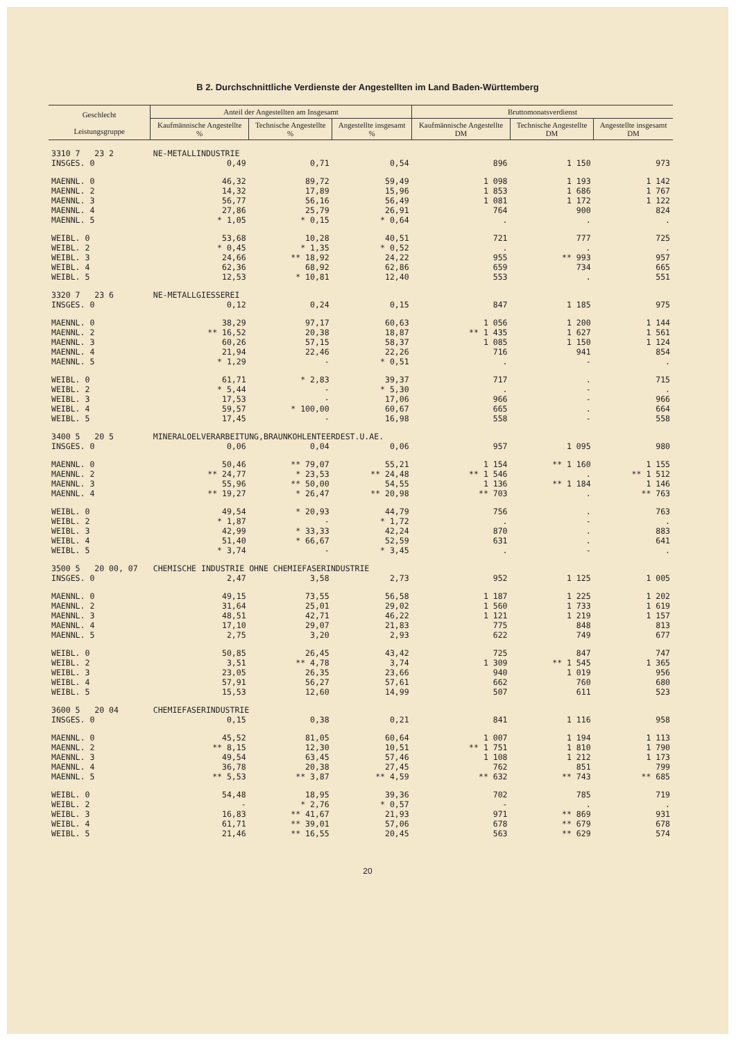B 2. Durchschnittliche Verdienste der Angestellten im Land Baden-Württemberg
| Geschlecht Leistungsgruppe | Anteil der Angestellten am Insgesamt | | | Bruttomonatsverdienst | | |
| --- | --- | --- | --- | --- | --- | --- |
| | Kaufmännische Angestellte % | Technische Angestellte % | Angestellte insgesamt % | Kaufmännische Angestellte DM | Technische Angestellte DM | Angestellte insgesamt DM |
| 3310 7 23 2 | NE-METALLINDUSTRIE | | | | | |
| INSGES. 0 | 0,49 | 0,71 | 0,54 | 896 | 1 150 | 973 |
| MAENNL. 0 | 46,32 | 89,72 | 59,49 | 1 098 | 1 193 | 1 142 |
| MAENNL. 2 | 14,32 | 17,89 | 15,96 | 1 853 | 1 686 | 1 767 |
| MAENNL. 3 | 56,77 | 56,16 | 56,49 | 1 081 | 1 172 | 1 122 |
| MAENNL. 4 | 27,86 | 25,79 | 26,91 | 764 | 900 | 824 |
| MAENNL. 5 | * 1,05 | * 0,15 | * 0,64 | . | . | . |
| WEIBL. 0 | 53,68 | 10,28 | 40,51 | 721 | 777 | 725 |
| WEIBL. 2 | * 0,45 | * 1,35 | * 0,52 | . | . | . |
| WEIBL. 3 | 24,66 | ** 18,92 | 24,22 | 955 | ** 993 | 957 |
| WEIBL. 4 | 62,36 | 68,92 | 62,86 | 659 | 734 | 665 |
| WEIBL. 5 | 12,53 | * 10,81 | 12,40 | 553 | . | 551 |
| 3320 7 23 6 | NE-METALLGIESSEREI | | | | | |
| INSGES. 0 | 0,12 | 0,24 | 0,15 | 847 | 1 185 | 975 |
| MAENNL. 0 | 38,29 | 97,17 | 60,63 | 1 056 | 1 200 | 1 144 |
| MAENNL. 2 | ** 16,52 | 20,38 | 18,87 | ** 1 435 | 1 627 | 1 561 |
| MAENNL. 3 | 60,26 | 57,15 | 58,37 | 1 085 | 1 150 | 1 124 |
| MAENNL. 4 | 21,94 | 22,46 | 22,26 | 716 | 941 | 854 |
| MAENNL. 5 | * 1,29 | - | * 0,51 | . | - | . |
| WEIBL. 0 | 61,71 | * 2,83 | 39,37 | 717 | . | 715 |
| WEIBL. 2 | * 5,44 | - | * 5,30 | . | - | . |
| WEIBL. 3 | 17,53 | - | 17,06 | 966 | - | 966 |
| WEIBL. 4 | 59,57 | * 100,00 | 60,67 | 665 | . | 664 |
| WEIBL. 5 | 17,45 | - | 16,98 | 558 | - | 558 |
| 3400 5 20 5 | MINERALOELVERARBEITUNG,BRAUNKOHLENTEERDEST.U.AE. | | | | | |
| INSGES. 0 | 0,06 | 0,04 | 0,06 | 957 | 1 095 | 980 |
| MAENNL. 0 | 50,46 | ** 79,07 | 55,21 | 1 154 | ** 1 160 | 1 155 |
| MAENNL. 2 | ** 24,77 | * 23,53 | ** 24,48 | ** 1 546 | . | ** 1 512 |
| MAENNL. 3 | 55,96 | ** 50,00 | 54,55 | 1 136 | ** 1 184 | 1 146 |
| MAENNL. 4 | ** 19,27 | * 26,47 | ** 20,98 | ** 703 | . | ** 763 |
| WEIBL. 0 | 49,54 | * 20,93 | 44,79 | 756 | . | 763 |
| WEIBL. 2 | * 1,87 | - | * 1,72 | . | - | . |
| WEIBL. 3 | 42,99 | * 33,33 | 42,24 | 870 | . | 883 |
| WEIBL. 4 | 51,40 | * 66,67 | 52,59 | 631 | . | 641 |
| WEIBL. 5 | * 3,74 | - | * 3,45 | . | - | . |
| 3500 5 20 00, 07 | CHEMISCHE INDUSTRIE OHNE CHEMIEFASERINDUSTRIE | | | | | |
| INSGES. 0 | 2,47 | 3,58 | 2,73 | 952 | 1 125 | 1 005 |
| MAENNL. 0 | 49,15 | 73,55 | 56,58 | 1 187 | 1 225 | 1 202 |
| MAENNL. 2 | 31,64 | 25,01 | 29,02 | 1 560 | 1 733 | 1 619 |
| MAENNL. 3 | 48,51 | 42,71 | 46,22 | 1 121 | 1 219 | 1 157 |
| MAENNL. 4 | 17,10 | 29,07 | 21,83 | 775 | 848 | 813 |
| MAENNL. 5 | 2,75 | 3,20 | 2,93 | 622 | 749 | 677 |
| WEIBL. 0 | 50,85 | 26,45 | 43,42 | 725 | 847 | 747 |
| WEIBL. 2 | 3,51 | ** 4,78 | 3,74 | 1 309 | ** 1 545 | 1 365 |
| WEIBL. 3 | 23,05 | 26,35 | 23,66 | 940 | 1 019 | 956 |
| WEIBL. 4 | 57,91 | 56,27 | 57,61 | 662 | 760 | 680 |
| WEIBL. 5 | 15,53 | 12,60 | 14,99 | 507 | 611 | 523 |
| 3600 5 20 04 | CHEMIEFASERINDUSTRIE | | | | | |
| INSGES. 0 | 0,15 | 0,38 | 0,21 | 841 | 1 116 | 958 |
| MAENNL. 0 | 45,52 | 81,05 | 60,64 | 1 007 | 1 194 | 1 113 |
| MAENNL. 2 | ** 8,15 | 12,30 | 10,51 | ** 1 751 | 1 810 | 1 790 |
| MAENNL. 3 | 49,54 | 63,45 | 57,46 | 1 108 | 1 212 | 1 173 |
| MAENNL. 4 | 36,78 | 20,38 | 27,45 | 762 | 851 | 799 |
| MAENNL. 5 | ** 5,53 | ** 3,87 | ** 4,59 | ** 632 | ** 743 | ** 685 |
| WEIBL. 0 | 54,48 | 18,95 | 39,36 | 702 | 785 | 719 |
| WEIBL. 2 | - | * 2,76 | * 0,57 | - | . | . |
| WEIBL. 3 | 16,83 | ** 41,67 | 21,93 | 971 | ** 869 | 931 |
| WEIBL. 4 | 61,71 | ** 39,01 | 57,06 | 678 | ** 679 | 678 |
| WEIBL. 5 | 21,46 | ** 16,55 | 20,45 | 563 | ** 629 | 574 |
20